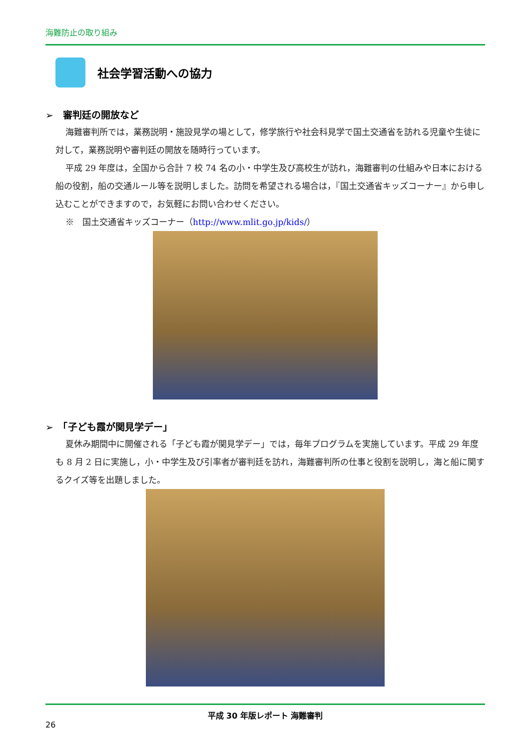海難防止の取り組み
社会学習活動への協力
➢　審判廷の開放など
海難審判所では，業務説明・施設見学の場として，修学旅行や社会科見学で国土交通省を訪れる児童や生徒に対して，業務説明や審判廷の開放を随時行っています。
平成 29 年度は，全国から合計 7 校 74 名の小・中学生及び高校生が訪れ，海難審判の仕組みや日本における船の役割，船の交通ルール等を説明しました。訪問を希望される場合は，『国土交通省キッズコーナー』から申し込むことができますので，お気軽にお問い合わせください。
※　国土交通省キッズコーナー（http://www.mlit.go.jp/kids/）
➢　「子ども霞が関見学デー」
夏休み期間中に開催される「子ども霞が関見学デー」では，毎年プログラムを実施しています。平成 29 年度も 8 月 2 日に実施し，小・中学生及び引率者が審判廷を訪れ，海難審判所の仕事と役割を説明し，海と船に関するクイズ等を出題しました。
平成 30 年版レポート 海難審判
26